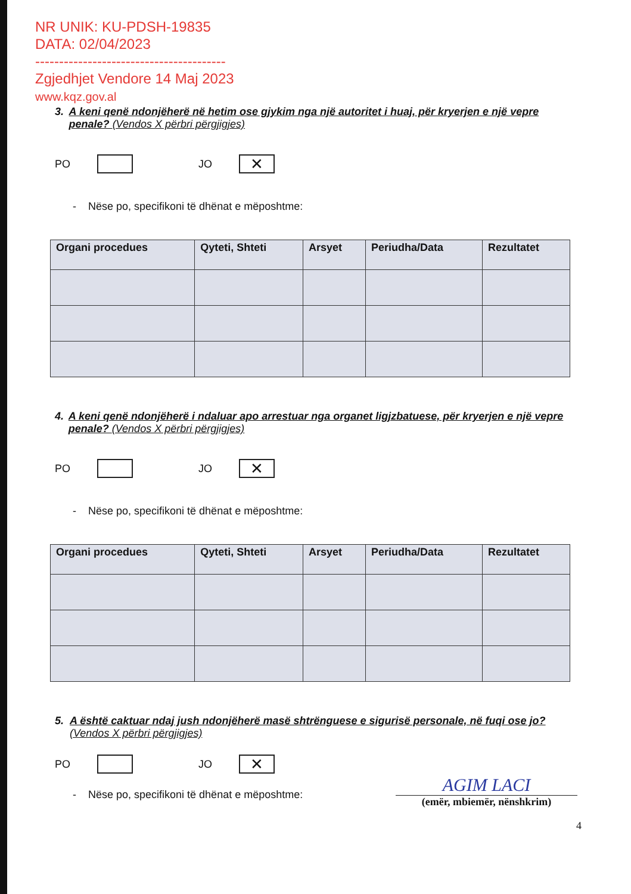NR UNIK: KU-PDSH-19835
DATA: 02/04/2023
----------------------------------------
Zgjedhjet Vendore 14 Maj 2023
www.kqz.gov.al
3. A keni qenë ndonjëherë në hetim ose gjykim nga një autoritet i huaj, për kryerjen e një vepre penale? (Vendos X përbri përgjigjes)
PO
JO
✕
- Nëse po, specifikoni të dhënat e mëposhtme:
| Organi procedues | Qyteti, Shteti | Arsyet | Periudha/Data | Rezultatet |
| --- | --- | --- | --- | --- |
4. A keni qenë ndonjëherë i ndaluar apo arrestuar nga organet ligjzbatuese, për kryerjen e një vepre penale? (Vendos X përbri përgjigjes)
PO
JO
✕
- Nëse po, specifikoni të dhënat e mëposhtme:
| Organi procedues | Qyteti, Shteti | Arsyet | Periudha/Data | Rezultatet |
| --- | --- | --- | --- | --- |
5. A është caktuar ndaj jush ndonjëherë masë shtrënguese e sigurisë personale, në fuqi ose jo? (Vendos X përbri përgjigjes)
PO
JO
✕
- Nëse po, specifikoni të dhënat e mëposhtme:
AGIM LACI
(emër, mbiemër, nënshkrim)
4